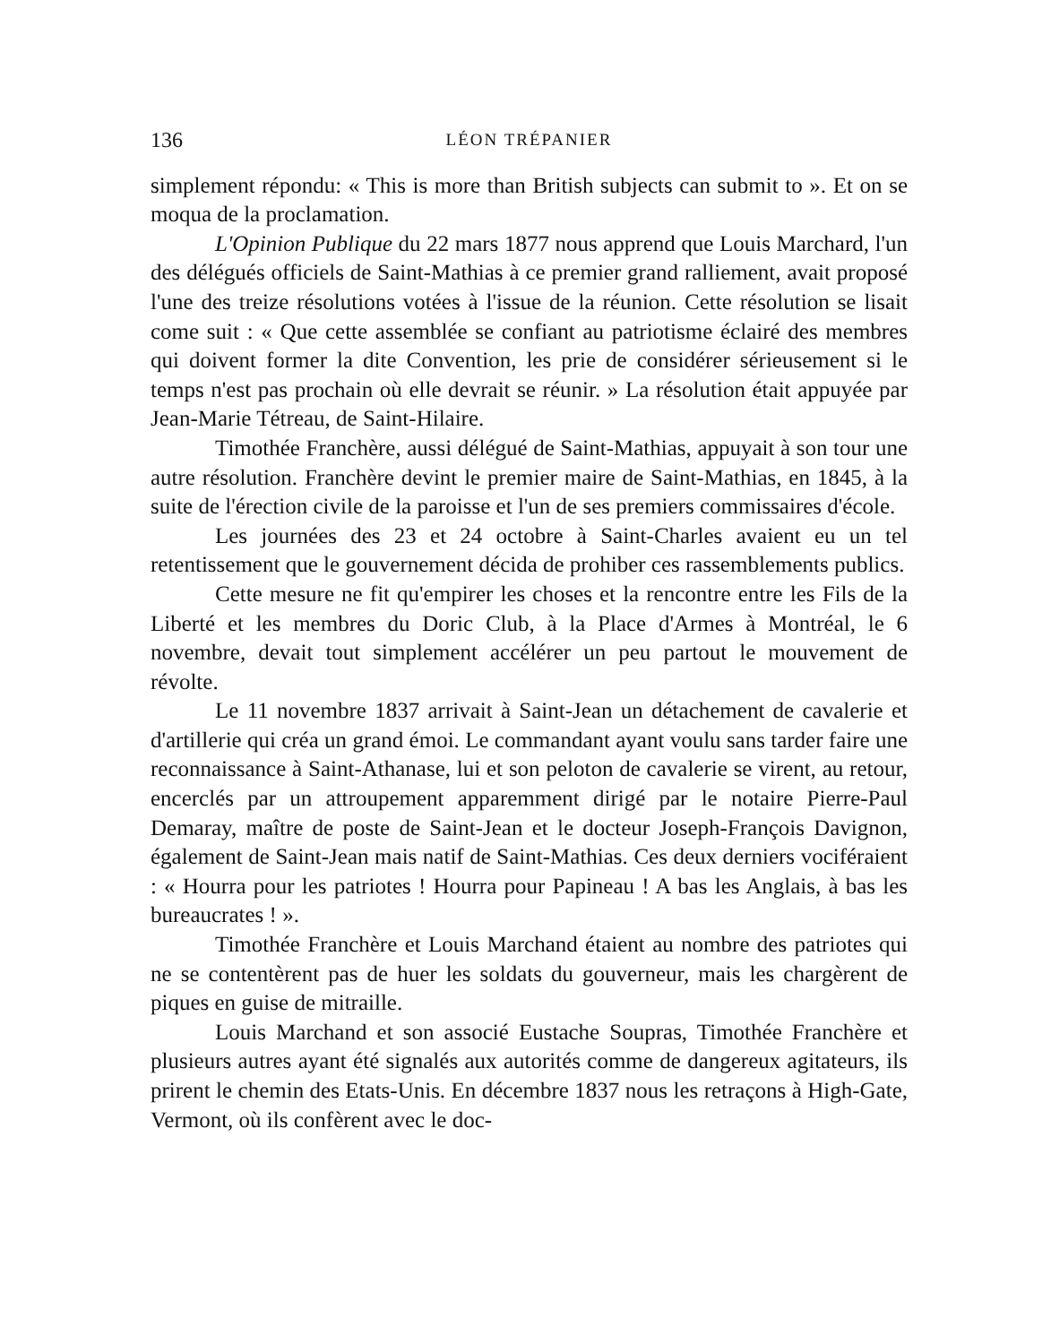136 LÉON TRÉPANIER
simplement répondu: « This is more than British subjects can submit to ». Et on se moqua de la proclamation.
L'Opinion Publique du 22 mars 1877 nous apprend que Louis Marchard, l'un des délégués officiels de Saint-Mathias à ce premier grand ralliement, avait proposé l'une des treize résolutions votées à l'issue de la réunion. Cette résolution se lisait come suit : « Que cette assemblée se confiant au patriotisme éclairé des membres qui doivent former la dite Convention, les prie de considérer sérieusement si le temps n'est pas prochain où elle devrait se réunir. » La résolution était appuyée par Jean-Marie Tétreau, de Saint-Hilaire.
Timothée Franchère, aussi délégué de Saint-Mathias, appuyait à son tour une autre résolution. Franchère devint le premier maire de Saint-Mathias, en 1845, à la suite de l'érection civile de la paroisse et l'un de ses premiers commissaires d'école.
Les journées des 23 et 24 octobre à Saint-Charles avaient eu un tel retentissement que le gouvernement décida de prohiber ces rassemblements publics.
Cette mesure ne fit qu'empirer les choses et la rencontre entre les Fils de la Liberté et les membres du Doric Club, à la Place d'Armes à Montréal, le 6 novembre, devait tout simplement accélérer un peu partout le mouvement de révolte.
Le 11 novembre 1837 arrivait à Saint-Jean un détachement de cavalerie et d'artillerie qui créa un grand émoi. Le commandant ayant voulu sans tarder faire une reconnaissance à Saint-Athanase, lui et son peloton de cavalerie se virent, au retour, encerclés par un attroupement apparemment dirigé par le notaire Pierre-Paul Demaray, maître de poste de Saint-Jean et le docteur Joseph-François Davignon, également de Saint-Jean mais natif de Saint-Mathias. Ces deux derniers vociféraient : « Hourra pour les patriotes ! Hourra pour Papineau ! A bas les Anglais, à bas les bureaucrates ! ».
Timothée Franchère et Louis Marchand étaient au nombre des patriotes qui ne se contentèrent pas de huer les soldats du gouverneur, mais les chargèrent de piques en guise de mitraille.
Louis Marchand et son associé Eustache Soupras, Timothée Franchère et plusieurs autres ayant été signalés aux autorités comme de dangereux agitateurs, ils prirent le chemin des Etats-Unis. En décembre 1837 nous les retraçons à High-Gate, Vermont, où ils confèrent avec le doc-